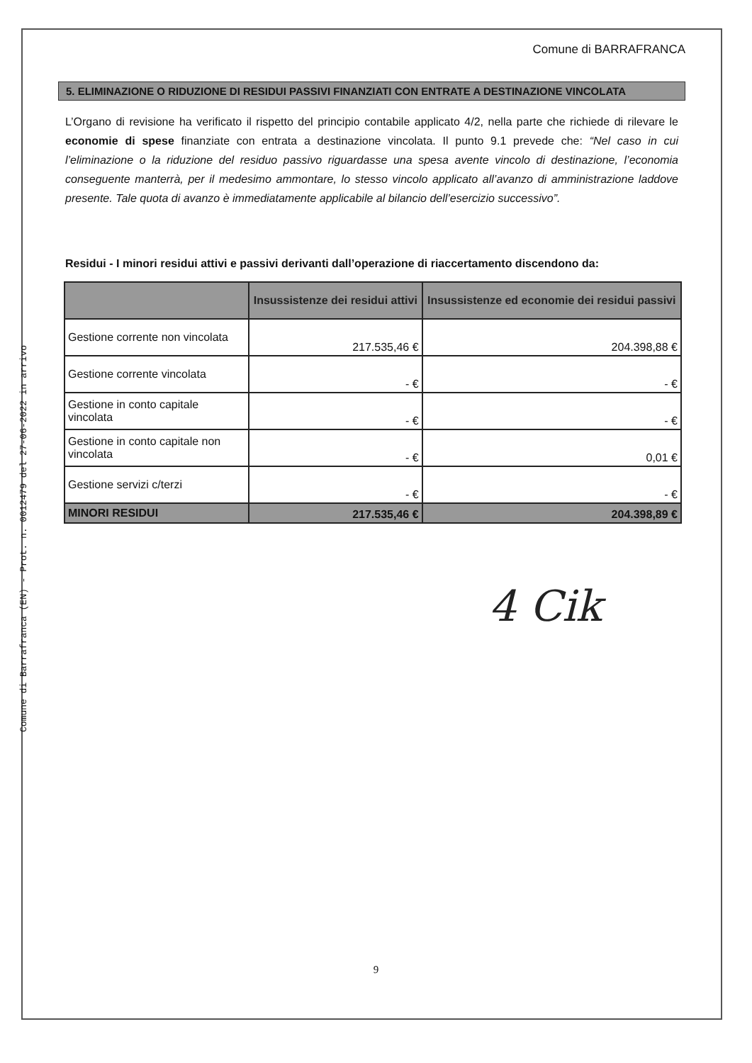Comune di Barrafranca (EN) - Prot. n. 0012479 del 27-06-2022 in arrivo
Comune di BARRAFRANCA
5. ELIMINAZIONE O RIDUZIONE DI RESIDUI PASSIVI FINANZIATI CON ENTRATE A DESTINAZIONE VINCOLATA
L’Organo di revisione ha verificato il rispetto del principio contabile applicato 4/2, nella parte che richiede di rilevare le economie di spese finanziate con entrata a destinazione vincolata. Il punto 9.1 prevede che: “Nel caso in cui l’eliminazione o la riduzione del residuo passivo riguardasse una spesa avente vincolo di destinazione, l’economia conseguente manterrà, per il medesimo ammontare, lo stesso vincolo applicato all’avanzo di amministrazione laddove presente. Tale quota di avanzo è immediatamente applicabile al bilancio dell’esercizio successivo”.
Residui - I minori residui attivi e passivi derivanti dall’operazione di riaccertamento discendono da:
| | Insussistenze dei residui attivi | Insussistenze ed economie dei residui passivi |
| --- | --- | --- |
| Gestione corrente non vincolata | 217.535,46 € | 204.398,88 € |
| Gestione corrente vincolata | - € | - € |
| Gestione in conto capitale vincolata | - € | - € |
| Gestione in conto capitale non vincolata | - € | 0,01 € |
| Gestione servizi c/terzi | - € | - € |
| MINORI RESIDUI | 217.535,46 € | 204.398,89 € |
4 Cik
9